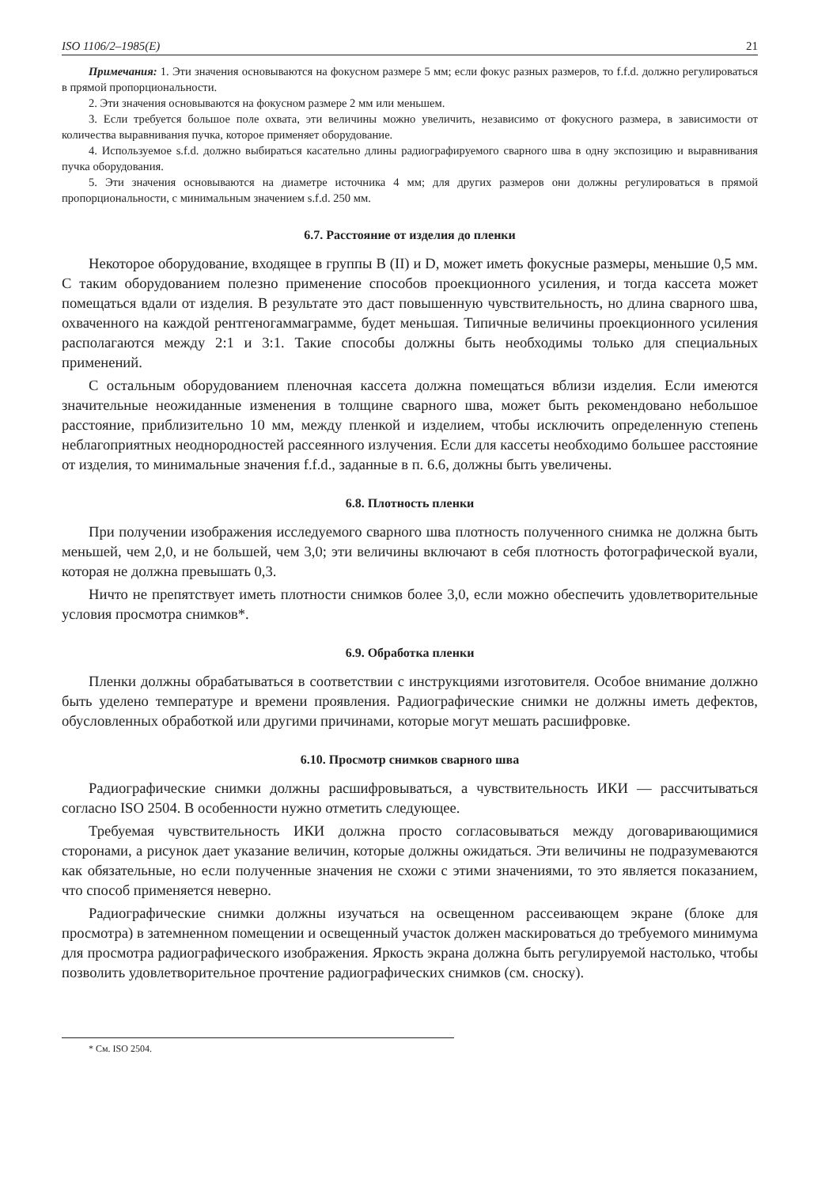ISO 1106/2–1985(E) 21
Примечания: 1. Эти значения основываются на фокусном размере 5 мм; если фокус разных размеров, то f.f.d. должно регулироваться в прямой пропорциональности.
2. Эти значения основываются на фокусном размере 2 мм или меньшем.
3. Если требуется большое поле охвата, эти величины можно увеличить, независимо от фокусного размера, в зависимости от количества выравнивания пучка, которое применяет оборудование.
4. Используемое s.f.d. должно выбираться касательно длины радиографируемого сварного шва в одну экспозицию и выравнивания пучка оборудования.
5. Эти значения основываются на диаметре источника 4 мм; для других размеров они должны регулироваться в прямой пропорциональности, с минимальным значением s.f.d. 250 мм.
6.7. Расстояние от изделия до пленки
Некоторое оборудование, входящее в группы В (II) и D, может иметь фокусные размеры, меньшие 0,5 мм. С таким оборудованием полезно применение способов проекционного усиления, и тогда кассета может помещаться вдали от изделия. В результате это даст повышенную чувствительность, но длина сварного шва, охваченного на каждой рентгеногаммаграмме, будет меньшая. Типичные величины проекционного усиления располагаются между 2:1 и 3:1. Такие способы должны быть необходимы только для специальных применений.
С остальным оборудованием пленочная кассета должна помещаться вблизи изделия. Если имеются значительные неожиданные изменения в толщине сварного шва, может быть рекомендовано небольшое расстояние, приблизительно 10 мм, между пленкой и изделием, чтобы исключить определенную степень неблагоприятных неоднородностей рассеянного излучения. Если для кассеты необходимо большее расстояние от изделия, то минимальные значения f.f.d., заданные в п. 6.6, должны быть увеличены.
6.8. Плотность пленки
При получении изображения исследуемого сварного шва плотность полученного снимка не должна быть меньшей, чем 2,0, и не большей, чем 3,0; эти величины включают в себя плотность фотографической вуали, которая не должна превышать 0,3.
Ничто не препятствует иметь плотности снимков более 3,0, если можно обеспечить удовлетворительные условия просмотра снимков*.
6.9. Обработка пленки
Пленки должны обрабатываться в соответствии с инструкциями изготовителя. Особое внимание должно быть уделено температуре и времени проявления. Радиографические снимки не должны иметь дефектов, обусловленных обработкой или другими причинами, которые могут мешать расшифровке.
6.10. Просмотр снимков сварного шва
Радиографические снимки должны расшифровываться, а чувствительность ИКИ — рассчитываться согласно ISO 2504. В особенности нужно отметить следующее.
Требуемая чувствительность ИКИ должна просто согласовываться между договаривающимися сторонами, а рисунок дает указание величин, которые должны ожидаться. Эти величины не подразумеваются как обязательные, но если полученные значения не схожи с этими значениями, то это является показанием, что способ применяется неверно.
Радиографические снимки должны изучаться на освещенном рассеивающем экране (блоке для просмотра) в затемненном помещении и освещенный участок должен маскироваться до требуемого минимума для просмотра радиографического изображения. Яркость экрана должна быть регулируемой настолько, чтобы позволить удовлетворительное прочтение радиографических снимков (см. сноску).
* См. ISO 2504.